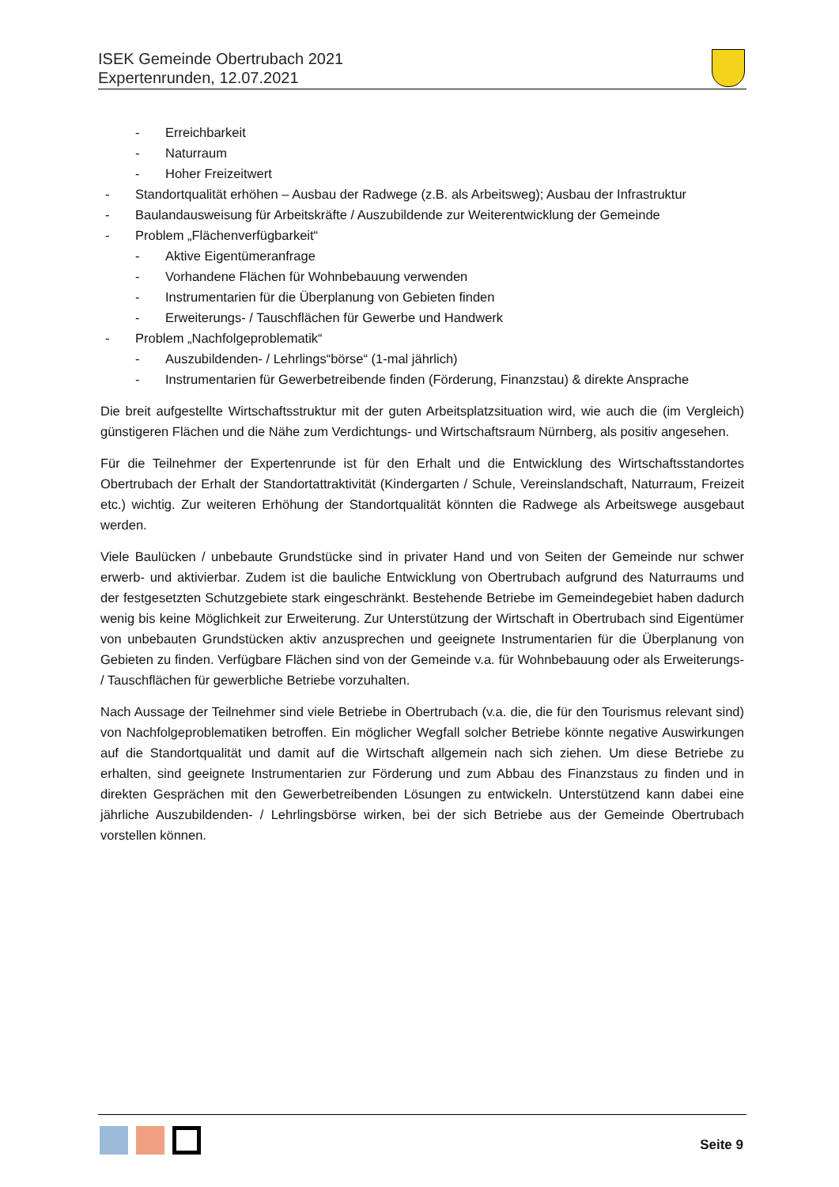ISEK Gemeinde Obertrubach 2021
Expertenrunden, 12.07.2021
- Erreichbarkeit
- Naturraum
- Hoher Freizeitwert
- Standortqualität erhöhen – Ausbau der Radwege (z.B. als Arbeitsweg); Ausbau der Infrastruktur
- Baulandausweisung für Arbeitskräfte / Auszubildende zur Weiterentwicklung der Gemeinde
- Problem „Flächenverfügbarkeit“
- Aktive Eigentümeranfrage
- Vorhandene Flächen für Wohnbebauung verwenden
- Instrumentarien für die Überplanung von Gebieten finden
- Erweiterungs- / Tauschflächen für Gewerbe und Handwerk
- Problem „Nachfolgeproblematik“
- Auszubildenden- / Lehrlings“börse“ (1-mal jährlich)
- Instrumentarien für Gewerbetreibende finden (Förderung, Finanzstau) & direkte Ansprache
Die breit aufgestellte Wirtschaftsstruktur mit der guten Arbeitsplatzsituation wird, wie auch die (im Vergleich) günstigeren Flächen und die Nähe zum Verdichtungs- und Wirtschaftsraum Nürnberg, als positiv angesehen.
Für die Teilnehmer der Expertenrunde ist für den Erhalt und die Entwicklung des Wirtschaftsstandortes Obertrubach der Erhalt der Standortattraktivität (Kindergarten / Schule, Vereinslandschaft, Naturraum, Freizeit etc.) wichtig. Zur weiteren Erhöhung der Standortqualität könnten die Radwege als Arbeitswege ausgebaut werden.
Viele Baulücken / unbebaute Grundstücke sind in privater Hand und von Seiten der Gemeinde nur schwer erwerb- und aktivierbar. Zudem ist die bauliche Entwicklung von Obertrubach aufgrund des Naturraums und der festgesetzten Schutzgebiete stark eingeschränkt. Bestehende Betriebe im Gemeindegebiet haben dadurch wenig bis keine Möglichkeit zur Erweiterung. Zur Unterstützung der Wirtschaft in Obertrubach sind Eigentümer von unbebauten Grundstücken aktiv anzusprechen und geeignete Instrumentarien für die Überplanung von Gebieten zu finden. Verfügbare Flächen sind von der Gemeinde v.a. für Wohnbebauung oder als Erweiterungs- / Tauschflächen für gewerbliche Betriebe vorzuhalten.
Nach Aussage der Teilnehmer sind viele Betriebe in Obertrubach (v.a. die, die für den Tourismus relevant sind) von Nachfolgeproblematiken betroffen. Ein möglicher Wegfall solcher Betriebe könnte negative Auswirkungen auf die Standortqualität und damit auf die Wirtschaft allgemein nach sich ziehen. Um diese Betriebe zu erhalten, sind geeignete Instrumentarien zur Förderung und zum Abbau des Finanzstaus zu finden und in direkten Gesprächen mit den Gewerbetreibenden Lösungen zu entwickeln. Unterstützend kann dabei eine jährliche Auszubildenden- / Lehrlingsbörse wirken, bei der sich Betriebe aus der Gemeinde Obertrubach vorstellen können.
Seite 9